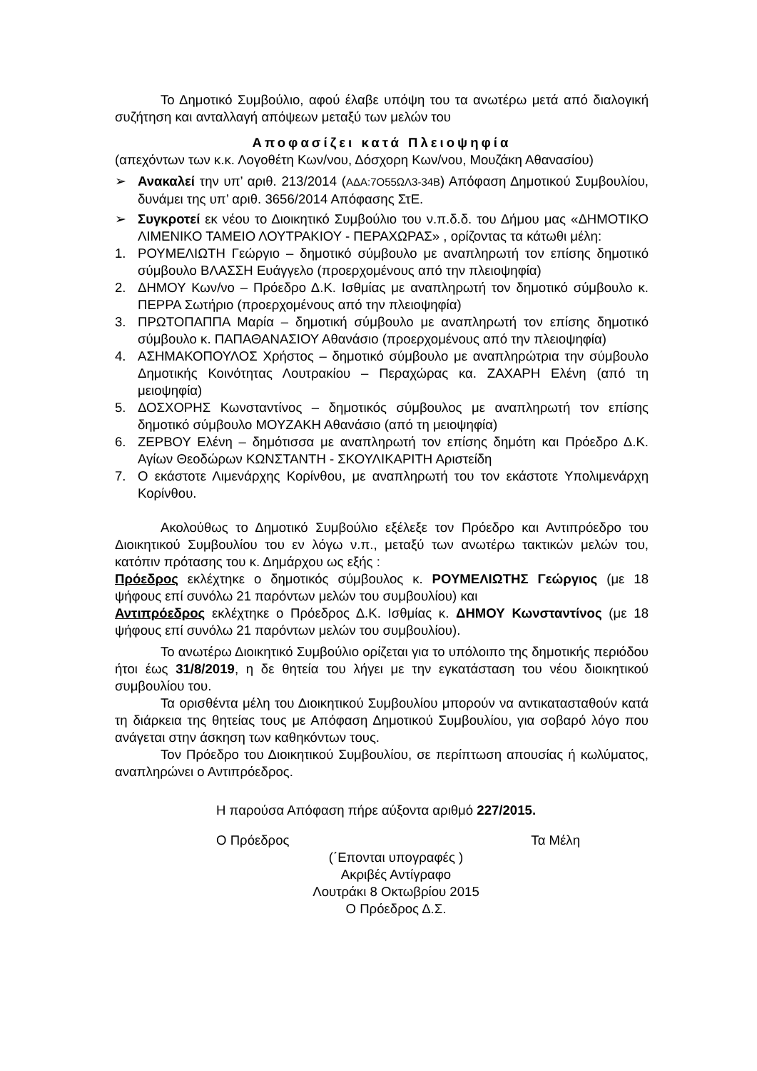Το Δημοτικό Συμβούλιο, αφού έλαβε υπόψη του τα ανωτέρω μετά από διαλογική συζήτηση και ανταλλαγή απόψεων μεταξύ των μελών του
Αποφασίζει κατά Πλειοψηφία
(απεχόντων των κ.κ. Λογοθέτη Κων/νου, Δόσχορη Κων/νου, Μουζάκη Αθανασίου)
➢ Ανακαλεί την υπ’ αριθ. 213/2014 (ΑΔΑ:7Ο55ΩΛ3-34Β) Απόφαση Δημοτικού Συμβουλίου, δυνάμει της υπ’ αριθ. 3656/2014 Απόφασης ΣτΕ.
➢ Συγκροτεί εκ νέου το Διοικητικό Συμβούλιο του ν.π.δ.δ. του Δήμου μας «ΔΗΜΟΤΙΚΟ ΛΙΜΕΝΙΚΟ ΤΑΜΕΙΟ ΛΟΥΤΡΑΚΙΟΥ - ΠΕΡΑΧΩΡΑΣ» , ορίζοντας τα κάτωθι μέλη:
1. ΡΟΥΜΕΛΙΩΤΗ Γεώργιο – δημοτικό σύμβουλο με αναπληρωτή τον επίσης δημοτικό σύμβουλο ΒΛΑΣΣΗ Ευάγγελο (προερχομένους από την πλειοψηφία)
2. ΔΗΜΟΥ Κων/νο – Πρόεδρο Δ.Κ. Ισθμίας με αναπληρωτή τον δημοτικό σύμβουλο κ. ΠΕΡΡΑ Σωτήριο (προερχομένους από την πλειοψηφία)
3. ΠΡΩΤΟΠΑΠΠΑ Μαρία – δημοτική σύμβουλο με αναπληρωτή τον επίσης δημοτικό σύμβουλο κ. ΠΑΠΑΘΑΝΑΣΙΟΥ Αθανάσιο (προερχομένους από την πλειοψηφία)
4. ΑΣΗΜΑΚΟΠΟΥΛΟΣ Χρήστος – δημοτικό σύμβουλο με αναπληρώτρια την σύμβουλο Δημοτικής Κοινότητας Λουτρακίου – Περαχώρας κα. ΖΑΧΑΡΗ Ελένη (από τη μειοψηφία)
5. ΔΟΣΧΟΡΗΣ Κωνσταντίνος – δημοτικός σύμβουλος με αναπληρωτή τον επίσης δημοτικό σύμβουλο ΜΟΥΖΑΚΗ Αθανάσιο (από τη μειοψηφία)
6. ΖΕΡΒΟΥ Ελένη – δημότισσα με αναπληρωτή τον επίσης δημότη και Πρόεδρο Δ.Κ. Αγίων Θεοδώρων ΚΩΝΣΤΑΝΤΗ - ΣΚΟΥΛΙΚΑΡΙΤΗ Αριστείδη
7. Ο εκάστοτε Λιμενάρχης Κορίνθου, με αναπληρωτή του τον εκάστοτε Υπολιμενάρχη Κορίνθου.
Ακολούθως το Δημοτικό Συμβούλιο εξέλεξε τον Πρόεδρο και Αντιπρόεδρο του Διοικητικού Συμβουλίου του εν λόγω ν.π., μεταξύ των ανωτέρω τακτικών μελών του, κατόπιν πρότασης του κ. Δημάρχου ως εξής :
Πρόεδρος εκλέχτηκε ο δημοτικός σύμβουλος κ. ΡΟΥΜΕΛΙΩΤΗΣ Γεώργιος (με 18 ψήφους επί συνόλω 21 παρόντων μελών του συμβουλίου) και
Αντιπρόεδρος εκλέχτηκε ο Πρόεδρος Δ.Κ. Ισθμίας κ. ΔΗΜΟΥ Κωνσταντίνος (με 18 ψήφους επί συνόλω 21 παρόντων μελών του συμβουλίου).
Το ανωτέρω Διοικητικό Συμβούλιο ορίζεται για το υπόλοιπο της δημοτικής περιόδου ήτοι έως 31/8/2019, η δε θητεία του λήγει με την εγκατάσταση του νέου διοικητικού συμβουλίου του.
Τα ορισθέντα μέλη του Διοικητικού Συμβουλίου μπορούν να αντικατασταθούν κατά τη διάρκεια της θητείας τους με Απόφαση Δημοτικού Συμβουλίου, για σοβαρό λόγο που ανάγεται στην άσκηση των καθηκόντων τους.
Τον Πρόεδρο του Διοικητικού Συμβουλίου, σε περίπτωση απουσίας ή κωλύματος, αναπληρώνει ο Αντιπρόεδρος.
Η παρούσα Απόφαση πήρε αύξοντα αριθμό 227/2015.
Ο Πρόεδρος Τα Μέλη
(΄Επονται υπογραφές )
Ακριβές Αντίγραφο
Λουτράκι 8 Οκτωβρίου 2015
Ο Πρόεδρος Δ.Σ.